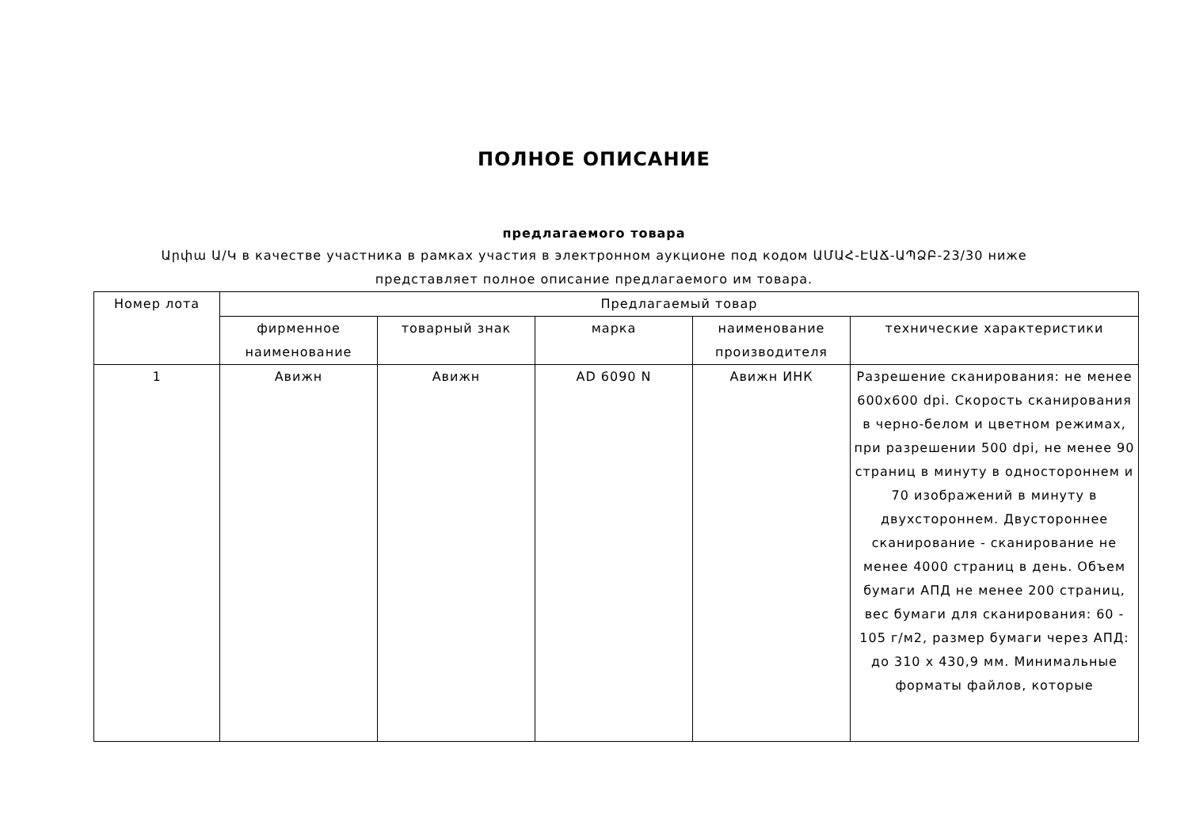ПОЛНОЕ ОПИСАНИЕ
предлагаемого товара
Արփա Ա/Կ в качестве участника в рамках участия в электронном аукционе под кодом ԱՄԱՀ-ԷԱՃ-ԱՊՁԲ-23/30 ниже представляет полное описание предлагаемого им товара.
| Номер лота | Предлагаемый товар | | | | |
| --- | --- | --- | --- | --- | --- |
| | фирменное наименование | товарный знак | марка | наименование производителя | технические характеристики |
| 1 | Авижн | Авижн | AD 6090 N | Авижн ИНК | Разрешение сканирования: не менее 600x600 dpi. Скорость сканирования в черно-белом и цветном режимах, при разрешении 500 dpi, не менее 90 страниц в минуту в одностороннем и 70 изображений в минуту в двухстороннем. Двустороннее сканирование - сканирование не менее 4000 страниц в день. Объем бумаги АПД не менее 200 страниц, вес бумаги для сканирования: 60 - 105 г/м2, размер бумаги через АПД: до 310 x 430,9 мм. Минимальные форматы файлов, которые |